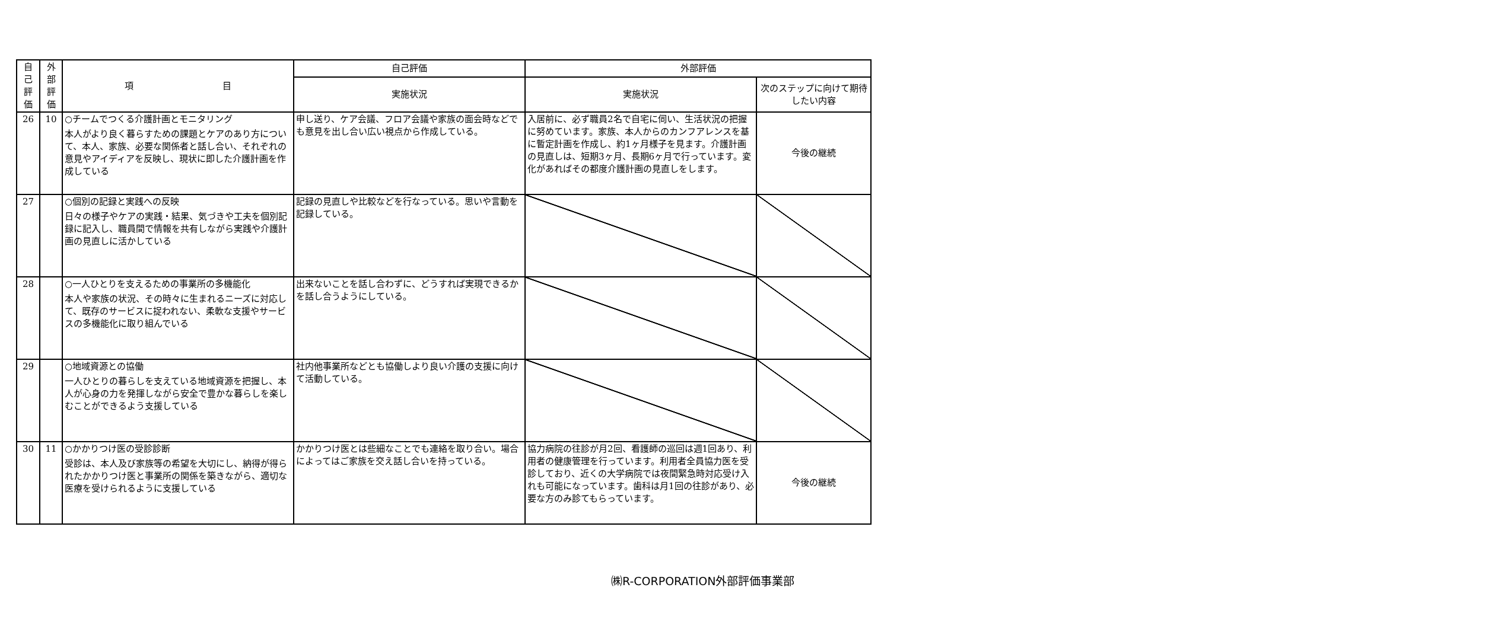| 自 己 評 価 | 外 部 評 価 | 項 目 | 自己評価 | 外部評価 | |
| --- | --- | --- | --- | --- | --- |
| | | | 実施状況 | 実施状況 | 次のステップに向けて期待したい内容 |
| 26 | 10 | ○チームでつくる介護計画とモニタリング 本人がより良く暮らすための課題とケアのあり方について、本人、家族、必要な関係者と話し合い、それぞれの意見やアイディアを反映し、現状に即した介護計画を作成している | 申し送り、ケア会議、フロア会議や家族の面会時などでも意見を出し合い広い視点から作成している。 | 入居前に、必ず職員2名で自宅に伺い、生活状況の把握に努めています。家族、本人からのカンフアレンスを基に暫定計画を作成し、約1ヶ月様子を見ます。介護計画の見直しは、短期3ヶ月、長期6ヶ月で行っています。変化があればその都度介護計画の見直しをします。 | 今後の継続 |
| 27 | | ○個別の記録と実践への反映 日々の様子やケアの実践・結果、気づきや工夫を個別記録に記入し、職員間で情報を共有しながら実践や介護計画の見直しに活かしている | 記録の見直しや比較などを行なっている。思いや言動を記録している。 | | |
| 28 | | ○一人ひとりを支えるための事業所の多機能化 本人や家族の状況、その時々に生まれるニーズに対応して、既存のサービスに捉われない、柔軟な支援やサービスの多機能化に取り組んでいる | 出来ないことを話し合わずに、どうすれば実現できるかを話し合うようにしている。 | | |
| 29 | | ○地域資源との協働 一人ひとりの暮らしを支えている地域資源を把握し、本人が心身の力を発揮しながら安全で豊かな暮らしを楽しむことができるよう支援している | 社内他事業所などとも協働しより良い介護の支援に向けて活動している。 | | |
| 30 | 11 | ○かかりつけ医の受診診断 受診は、本人及び家族等の希望を大切にし、納得が得られたかかりつけ医と事業所の関係を築きながら、適切な医療を受けられるように支援している | かかりつけ医とは些細なことでも連絡を取り合い。場合によってはご家族を交え話し合いを持っている。 | 協力病院の往診が月2回、看護師の巡回は週1回あり、利用者の健康管理を行っています。利用者全員協力医を受診しており、近くの大学病院では夜間緊急時対応受け入れも可能になっています。歯科は月1回の往診があり、必要な方のみ診てもらっています。 | 今後の継続 |
㈱R-CORPORATION外部評価事業部